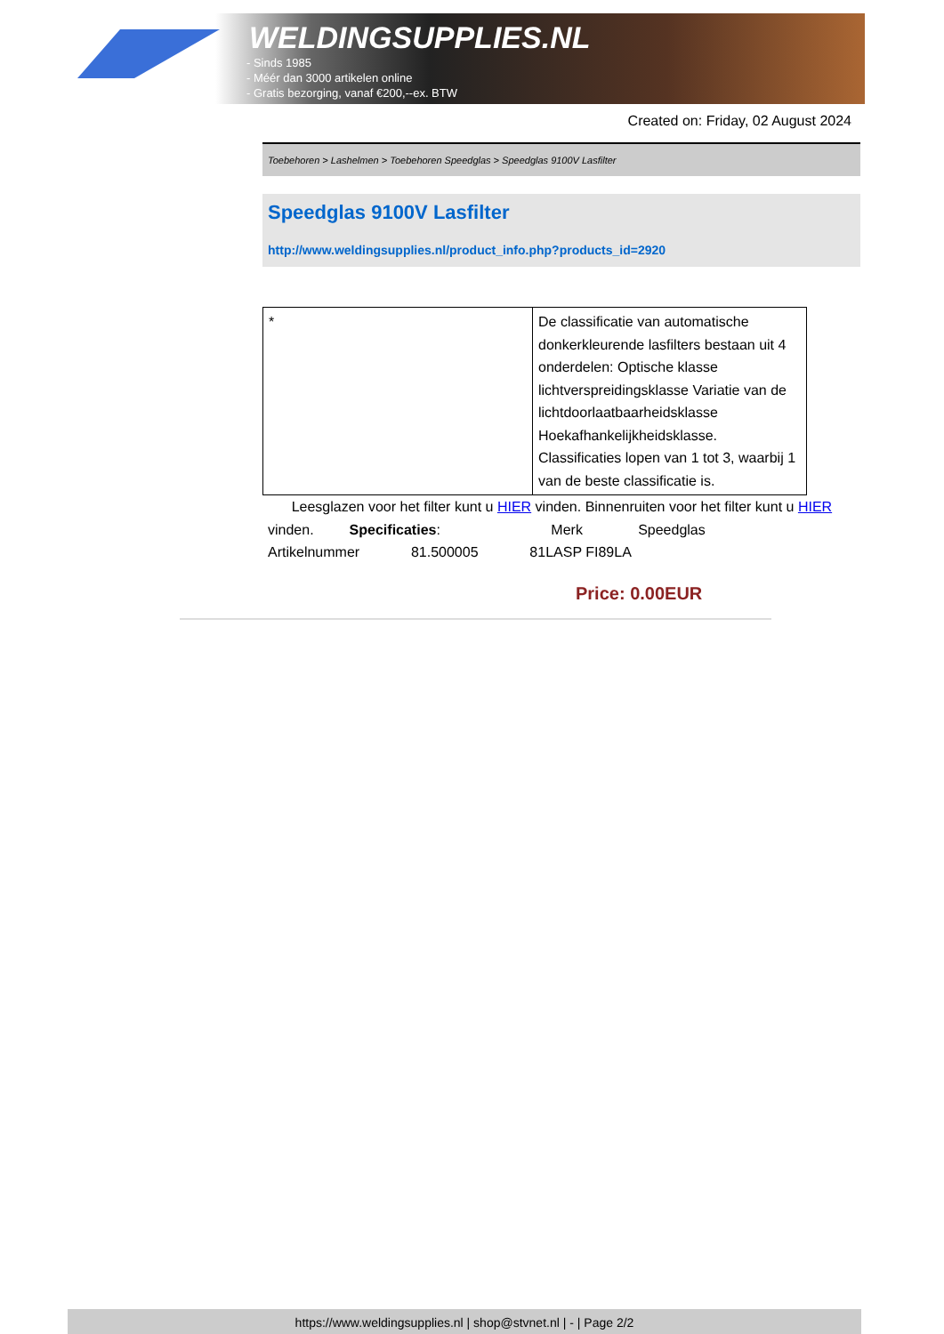WELDINGSUPPLIES.NL
- Sinds 1985
- Méér dan 3000 artikelen online
- Gratis bezorging, vanaf €200,--ex. BTW
Created on: Friday, 02 August 2024
Toebehoren > Lashelmen > Toebehoren Speedglas > Speedglas 9100V Lasfilter
Speedglas 9100V Lasfilter
http://www.weldingsupplies.nl/product_info.php?products_id=2920
| * | De classificatie van automatische donkerkleurende lasfilters bestaan uit 4 onderdelen: Optische klasse lichtverspreidingsklasse Variatie van de lichtdoorlaatbaarheidsklasse Hoekafhankelijkheidsklasse. Classificaties lopen van 1 tot 3, waarbij 1 van de beste classificatie is. |
Leesglazen voor het filter kunt u HIER vinden. Binnenruiten voor het filter kunt u HIER vinden. Specificaties: Merk Speedglas
Artikelnummer 81.500005 81LASP FI89LA
Price: 0.00EUR
https://www.weldingsupplies.nl | shop@stvnet.nl | - | Page 2/2